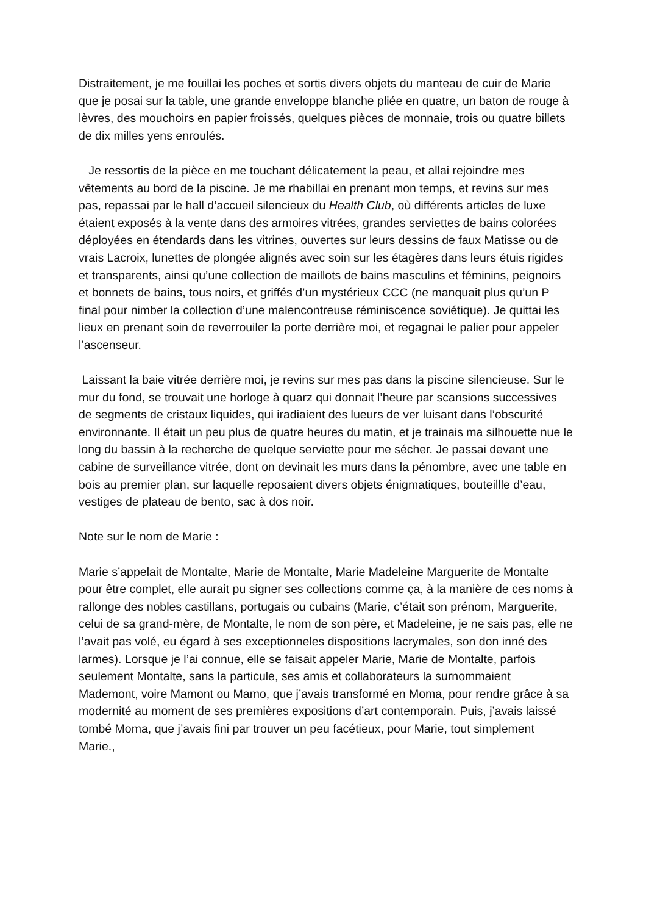Distraitement, je me fouillai les poches et sortis divers objets du manteau de cuir de Marie que je posai sur la table, une grande enveloppe blanche pliée en quatre, un baton de rouge à lèvres, des mouchoirs en papier froissés, quelques pièces de monnaie, trois ou quatre billets de dix milles yens enroulés.
Je ressortis de la pièce en me touchant délicatement la peau, et allai rejoindre mes vêtements au bord de la piscine. Je me rhabillai en prenant mon temps, et revins sur mes pas, repassai par le hall d’accueil silencieux du Health Club, où différents articles de luxe étaient exposés à la vente dans des armoires vitrées, grandes serviettes de bains colorées déployées en étendards dans les vitrines, ouvertes sur leurs dessins de faux Matisse ou de vrais Lacroix, lunettes de plongée alignés avec soin sur les étagères dans leurs étuis rigides et transparents, ainsi qu’une collection de maillots de bains masculins et féminins, peignoirs et bonnets de bains, tous noirs, et griffés d’un mystérieux CCC (ne manquait plus qu’un P final pour nimber la collection d’une malencontreuse réminiscence soviétique). Je quittai les lieux en prenant soin de reverrouiler la porte derrière moi, et regagnai le palier pour appeler l’ascenseur.
Laissant la baie vitrée derrière moi, je revins sur mes pas dans la piscine silencieuse. Sur le mur du fond, se trouvait une horloge à quarz qui donnait l’heure par scansions successives de segments de cristaux liquides, qui iradiaient des lueurs de ver luisant dans l’obscurité environnante. Il était un peu plus de quatre heures du matin, et je trainais ma silhouette nue le long du bassin à la recherche de quelque serviette pour me sécher. Je passai devant une cabine de surveillance vitrée, dont on devinait les murs dans la pénombre, avec une table en bois au premier plan, sur laquelle reposaient divers objets énigmatiques, bouteillle d’eau, vestiges de plateau de bento, sac à dos noir.
Note sur le nom de Marie :
Marie s’appelait de Montalte, Marie de Montalte, Marie Madeleine Marguerite de Montalte pour être complet, elle aurait pu signer ses collections comme ça, à la manière de ces noms à rallonge des nobles castillans, portugais ou cubains (Marie, c’était son prénom, Marguerite, celui de sa grand-mère, de Montalte, le nom de son père, et Madeleine, je ne sais pas, elle ne l’avait pas volé, eu égard à ses exceptionneles dispositions lacrymales, son don inné des larmes). Lorsque je l’ai connue, elle se faisait appeler Marie, Marie de Montalte, parfois seulement Montalte, sans la particule, ses amis et collaborateurs la surnommaient Mademont, voire Mamont ou Mamo, que j’avais transformé en Moma, pour rendre grâce à sa modernité au moment de ses premières expositions d’art contemporain. Puis, j’avais laissé tombé Moma, que j’avais fini par trouver un peu facétieux, pour Marie, tout simplement Marie.,